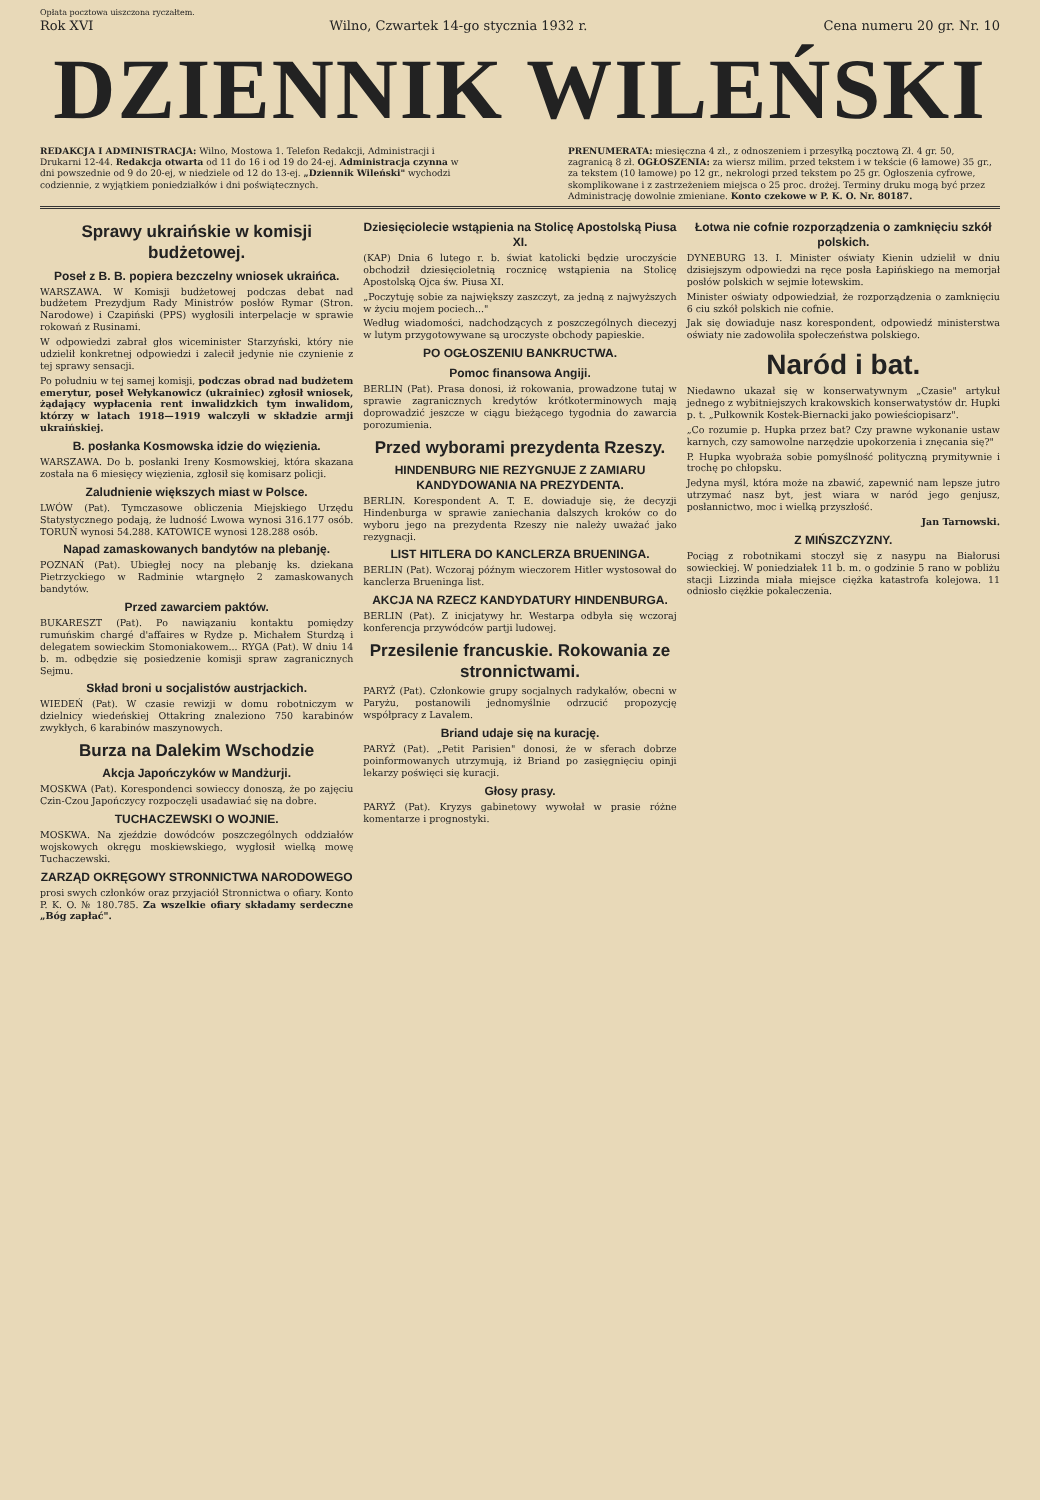Opłata pocztowa uiszczona ryczałtem.
Rok XVI Wilno, Czwartek 14-go stycznia 1932 r. Cena numeru 20 gr. Nr. 10
DZIENNIK WILEŃSKI
REDAKCJA I ADMINISTRACJA: Wilno, Mostowa 1. Telefon Redakcji, Administracji i Drukarni 12-44. Redakcja otwarta od 11 do 16 i od 19 do 24-ej. Administracja czynna w dni powszednie od 9 do 20-ej, w niedziele od 12 do 13-ej. „Dziennik Wileński" wychodzi codziennie, z wyjątkiem poniedziałków i dni poświątecznych.
PRENUMERATA: miesięczna 4 zł., z odnoszeniem i przesyłką pocztową Zł. 4 gr. 50, zagranicą 8 zł. OGŁOSZENIA: za wiersz milim. przed tekstem i w tekście (6 łamowe) 35 gr., za tekstem (10 łamowe) po 12 gr., nekrologi przed tekstem po 25 gr. Ogłoszenia cyfrowe, skomplikowane i z zastrzeżeniem miejsca o 25 proc. drożej. Terminy druku mogą być przez Administrację dowolnie zmieniane. Konto czekowe w P. K. O. Nr. 80187.
Sprawy ukraińskie w komisji budżetowej.
Poseł z B. B. popiera bezczelny wniosek ukraińca.
WARSZAWA. W Komisji budżetowej podczas debat nad budżetem Prezydjum Rady Ministrów posłów Rymar (Stron. Narodowe) i Czapiński (PPS) wygłosili interpelacje w sprawie rokowań z Rusinami.
W odpowiedzi zabrał głos wiceminister Starzyński, który nie udzielił konkretnej odpowiedzi i zalecił jedynie nie czynienie z tej sprawy sensacji.
Po południu w tej samej komisji, podczas obrad nad budżetem emerytur, poseł Wełykanowicz (ukrainiec) zgłosił wniosek, żądający wypłacenia rent inwalidzkich tym inwalidom, którzy w latach 1918—1919 walczyli w składzie armji ukraińskiej.
B. posłanka Kosmowska idzie do więzienia.
WARSZAWA. Do b. posłanki Ireny Kosmowskiej, która skazana została na 6 miesięcy więzienia, zgłosił się komisarz policji.
Zaludnienie większych miast w Polsce.
LWÓW (Pat). Tymczasowe obliczenia Miejskiego Urzędu Statystycznego podają, że ludność Lwowa wynosi 316.177 osób. TORUŃ wynosi 54.288. KATOWICE wynosi 128.288 osób.
Napad zamaskowanych bandytów na plebanję.
POZNAŃ (Pat). Ubiegłej nocy na plebanję ks. dziekana Pietrzyckiego w Radminie wtargnęło 2 zamaskowanych bandytów.
Przed zawarciem paktów.
BUKARESZT (Pat). Po nawiązaniu kontaktu pomiędzy rumuńskim chargé d'affaires w Rydze p. Michałem Sturdzą i delegatem sowieckim Stomoniakowem... RYGA (Pat). W dniu 14 b. m. odbędzie się posiedzenie komisji spraw zagranicznych Sejmu.
Skład broni u socjalistów austrjackich.
WIEDEŃ (Pat). W czasie rewizji w domu robotniczym w dzielnicy wiedeńskiej Ottakring znaleziono 750 karabinów zwykłych, 6 karabinów maszynowych.
Burza na Dalekim Wschodzie
Akcja Japończyków w Mandżurji.
MOSKWA (Pat). Korespondenci sowieccy donoszą, że po zajęciu Czin-Czou Japończycy rozpoczęli usadawiać się na dobre.
TUCHACZEWSKI O WOJNIE.
MOSKWA. Na zjeździe dowódców poszczególnych oddziałów wojskowych okręgu moskiewskiego, wygłosił wielką mowę Tuchaczewski.
ZARZĄD OKRĘGOWY STRONNICTWA NARODOWEGO
prosi swych członków oraz przyjaciół Stronnictwa o ofiary. Konto P. K. O. № 180.785. Za wszelkie ofiary składamy serdeczne „Bóg zapłać".
Dziesięciolecie wstąpienia na Stolicę Apostolską Piusa XI.
(KAP) Dnia 6 lutego r. b. świat katolicki będzie uroczyście obchodził dziesięcioletnią rocznicę wstąpienia na Stolicę Apostolską Ojca św. Piusa XI.
„Poczytuję sobie za największy zaszczyt, za jedną z najwyższych w życiu mojem pociech..."
Według wiadomości, nadchodzących z poszczególnych diecezyj w lutym przygotowywane są uroczyste obchody papieskie.
PO OGŁOSZENIU BANKRUCTWA.
Pomoc finansowa Angiji.
BERLIN (Pat). Prasa donosi, iż rokowania, prowadzone tutaj w sprawie zagranicznych kredytów krótkoterminowych mają doprowadzić jeszcze w ciągu bieżącego tygodnia do zawarcia porozumienia.
Przed wyborami prezydenta Rzeszy.
HINDENBURG NIE REZYGNUJE Z ZAMIARU KANDYDOWANIA NA PREZYDENTA.
BERLIN. Korespondent A. T. E. dowiaduje się, że decyzji Hindenburga w sprawie zaniechania dalszych kroków co do wyboru jego na prezydenta Rzeszy nie należy uważać jako rezygnacji.
LIST HITLERA DO KANCLERZA BRUENINGA.
BERLIN (Pat). Wczoraj późnym wieczorem Hitler wystosował do kanclerza Brueninga list.
AKCJA NA RZECZ KANDYDATURY HINDENBURGA.
BERLIN (Pat). Z inicjatywy hr. Westarpa odbyła się wczoraj konferencja przywódców partji ludowej.
Przesilenie francuskie. Rokowania ze stronnictwami.
PARYŻ (Pat). Członkowie grupy socjalnych radykałów, obecni w Paryżu, postanowili jednomyślnie odrzucić propozycję współpracy z Lavalem.
Briand udaje się na kurację.
PARYŻ (Pat). „Petit Parisien" donosi, że w sferach dobrze poinformowanych utrzymują, iż Briand po zasięgnięciu opinji lekarzy poświęci się kuracji.
Głosy prasy.
PARYŻ (Pat). Kryzys gabinetowy wywołał w prasie różne komentarze i prognostyki.
Łotwa nie cofnie rozporządzenia o zamknięciu szkół polskich.
DYNEBURG 13. I. Minister oświaty Kienin udzielił w dniu dzisiejszym odpowiedzi na ręce posła Łapińskiego na memorjał posłów polskich w sejmie łotewskim.
Minister oświaty odpowiedział, że rozporządzenia o zamknięciu 6 ciu szkół polskich nie cofnie.
Jak się dowiaduje nasz korespondent, odpowiedź ministerstwa oświaty nie zadowoliła społeczeństwa polskiego.
Naród i bat.
Niedawno ukazał się w konserwatywnym „Czasie" artykuł jednego z wybitniejszych krakowskich konserwatystów dr. Hupki p. t. „Pułkownik Kostek-Biernacki jako powieściopisarz".
„Co rozumie p. Hupka przez bat? Czy prawne wykonanie ustaw karnych, czy samowolne narzędzie upokorzenia i znęcania się?"
P. Hupka wyobraża sobie pomyślność polityczną prymitywnie i trochę po chłopsku.
Jedyna myśl, która może na zbawić, zapewnić nam lepsze jutro utrzymać nasz byt, jest wiara w naród jego genjusz, posłannictwo, moc i wielką przyszłość.
Jan Tarnowski.
Z MIŃSZCZYZNY.
Pociąg z robotnikami stoczył się z nasypu na Białorusi sowieckiej. W poniedziałek 11 b. m. o godzinie 5 rano w pobliżu stacji Lizzinda miała miejsce ciężka katastrofa kolejowa. 11 odniosło ciężkie pokaleczenia.